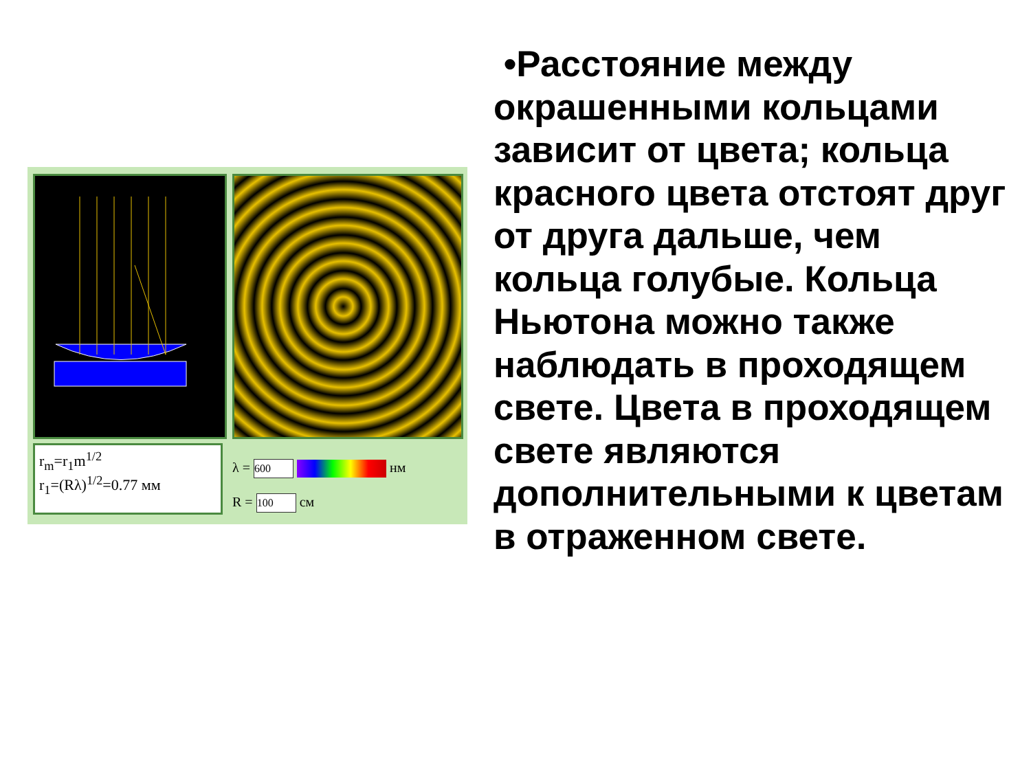r<sub>m</sub>=r<sub>1</sub>m<sup>1/2</sup>
r<sub>1</sub>=(Rλ)<sup>1/2</sup>=0.77 мм
λ = 600 нм
R = 100 см
•Расстояние между окрашенными кольцами зависит от цвета; кольца красного цвета отстоят друг от друга дальше, чем кольца голубые. Кольца Ньютона можно также наблюдать в проходящем свете. Цвета в проходящем свете являются дополнительными к цветам в отраженном свете.